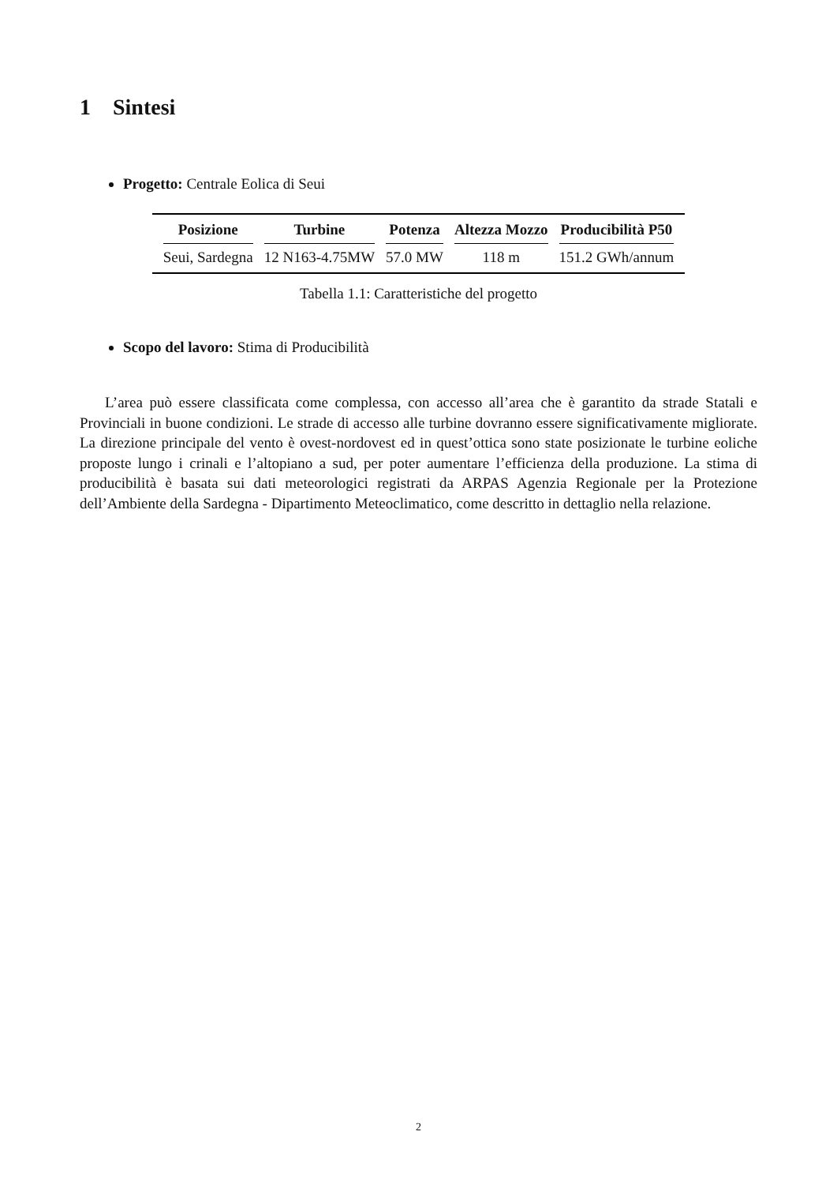1 Sintesi
Progetto: Centrale Eolica di Seui
| Posizione | Turbine | Potenza | Altezza Mozzo | Producibilità P50 |
| --- | --- | --- | --- | --- |
| Seui, Sardegna | 12 N163-4.75MW | 57.0 MW | 118 m | 151.2 GWh/annum |
Tabella 1.1: Caratteristiche del progetto
Scopo del lavoro: Stima di Producibilità
L’area può essere classificata come complessa, con accesso all’area che è garantito da strade Statali e Provinciali in buone condizioni. Le strade di accesso alle turbine dovranno essere significativamente migliorate. La direzione principale del vento è ovest-nordovest ed in quest’ottica sono state posizionate le turbine eoliche proposte lungo i crinali e l’altopiano a sud, per poter aumentare l’efficienza della produzione. La stima di producibilità è basata sui dati meteorologici registrati da ARPAS Agenzia Regionale per la Protezione dell’Ambiente della Sardegna - Dipartimento Meteoclimatico, come descritto in dettaglio nella relazione.
2